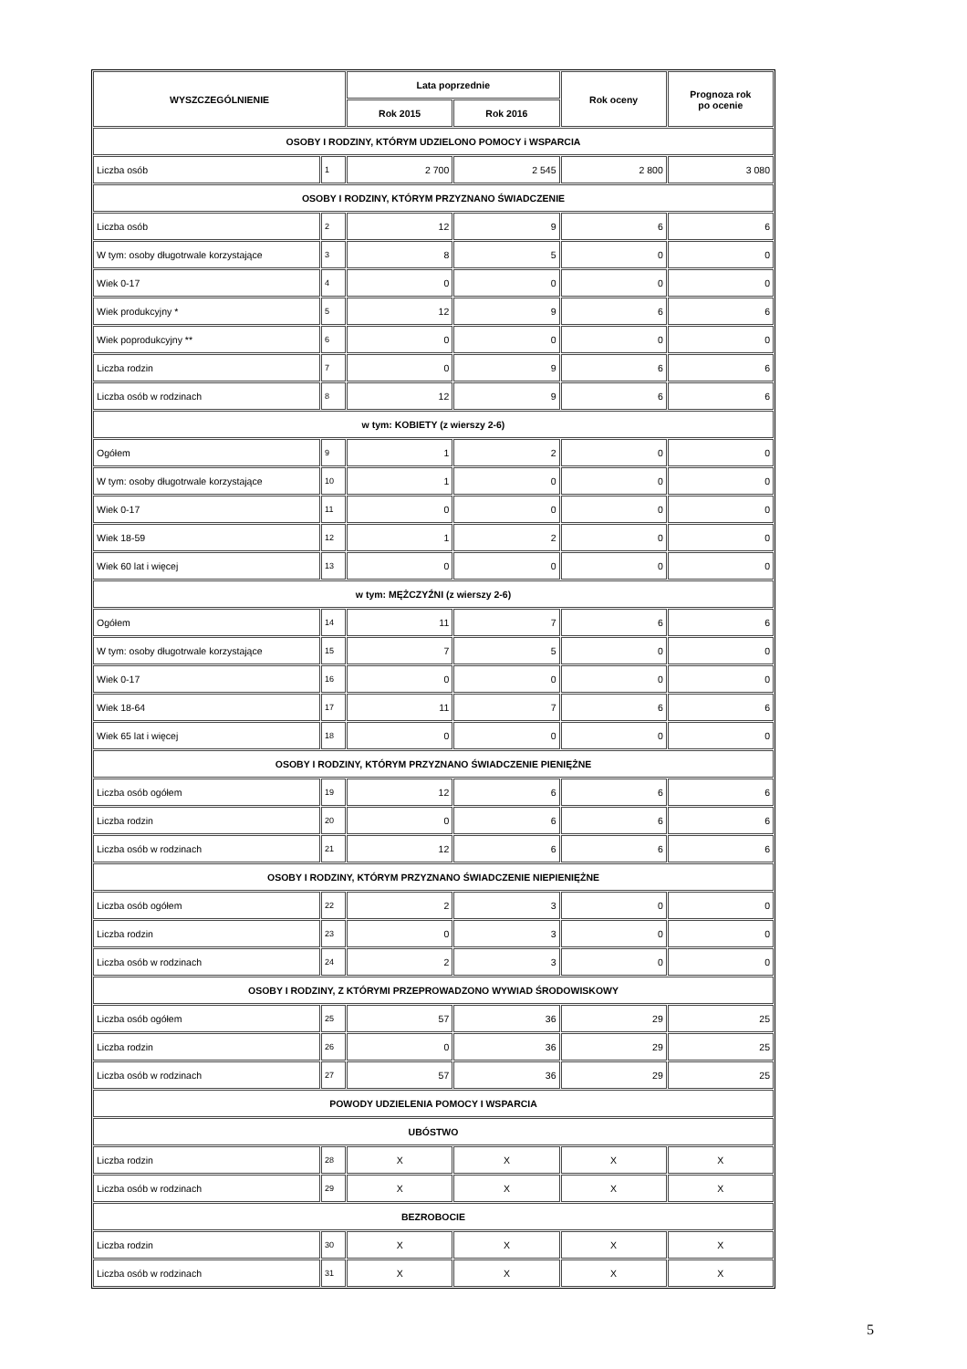| WYSZCZEGÓLNIENIE | | Lata poprzednie | | Rok oceny | Prognoza rok po ocenie |
| --- | --- | --- | --- | --- | --- |
| | | Rok 2015 | Rok 2016 | | |
| OSOBY I RODZINY, KTÓRYM UDZIELONO POMOCY i WSPARCIA | | | | | |
| Liczba osób | 1 | 2 700 | 2 545 | 2 800 | 3 080 |
| OSOBY I RODZINY, KTÓRYM PRZYZNANO ŚWIADCZENIE | | | | | |
| Liczba osób | 2 | 12 | 9 | 6 | 6 |
| W tym: osoby długotrwale korzystające | 3 | 8 | 5 | 0 | 0 |
| Wiek 0-17 | 4 | 0 | 0 | 0 | 0 |
| Wiek produkcyjny * | 5 | 12 | 9 | 6 | 6 |
| Wiek poprodukcyjny ** | 6 | 0 | 0 | 0 | 0 |
| Liczba rodzin | 7 | 0 | 9 | 6 | 6 |
| Liczba osób w rodzinach | 8 | 12 | 9 | 6 | 6 |
| w tym: KOBIETY (z wierszy 2-6) | | | | | |
| Ogółem | 9 | 1 | 2 | 0 | 0 |
| W tym: osoby długotrwale korzystające | 10 | 1 | 0 | 0 | 0 |
| Wiek 0-17 | 11 | 0 | 0 | 0 | 0 |
| Wiek 18-59 | 12 | 1 | 2 | 0 | 0 |
| Wiek 60 lat i więcej | 13 | 0 | 0 | 0 | 0 |
| w tym: MĘŻCZYŹNI (z wierszy 2-6) | | | | | |
| Ogółem | 14 | 11 | 7 | 6 | 6 |
| W tym: osoby długotrwale korzystające | 15 | 7 | 5 | 0 | 0 |
| Wiek 0-17 | 16 | 0 | 0 | 0 | 0 |
| Wiek 18-64 | 17 | 11 | 7 | 6 | 6 |
| Wiek 65 lat i więcej | 18 | 0 | 0 | 0 | 0 |
| OSOBY I RODZINY, KTÓRYM PRZYZNANO ŚWIADCZENIE PIENIĘŻNE | | | | | |
| Liczba osób ogółem | 19 | 12 | 6 | 6 | 6 |
| Liczba rodzin | 20 | 0 | 6 | 6 | 6 |
| Liczba osób w rodzinach | 21 | 12 | 6 | 6 | 6 |
| OSOBY I RODZINY, KTÓRYM PRZYZNANO ŚWIADCZENIE NIEPIENIĘŻNE | | | | | |
| Liczba osób ogółem | 22 | 2 | 3 | 0 | 0 |
| Liczba rodzin | 23 | 0 | 3 | 0 | 0 |
| Liczba osób w rodzinach | 24 | 2 | 3 | 0 | 0 |
| OSOBY I RODZINY, Z KTÓRYMI PRZEPROWADZONO WYWIAD ŚRODOWISKOWY | | | | | |
| Liczba osób ogółem | 25 | 57 | 36 | 29 | 25 |
| Liczba rodzin | 26 | 0 | 36 | 29 | 25 |
| Liczba osób w rodzinach | 27 | 57 | 36 | 29 | 25 |
| POWODY UDZIELENIA POMOCY I WSPARCIA | | | | | |
| UBÓSTWO | | | | | |
| Liczba rodzin | 28 | X | X | X | X |
| Liczba osób w rodzinach | 29 | X | X | X | X |
| BEZROBOCIE | | | | | |
| Liczba rodzin | 30 | X | X | X | X |
| Liczba osób w rodzinach | 31 | X | X | X | X |
5